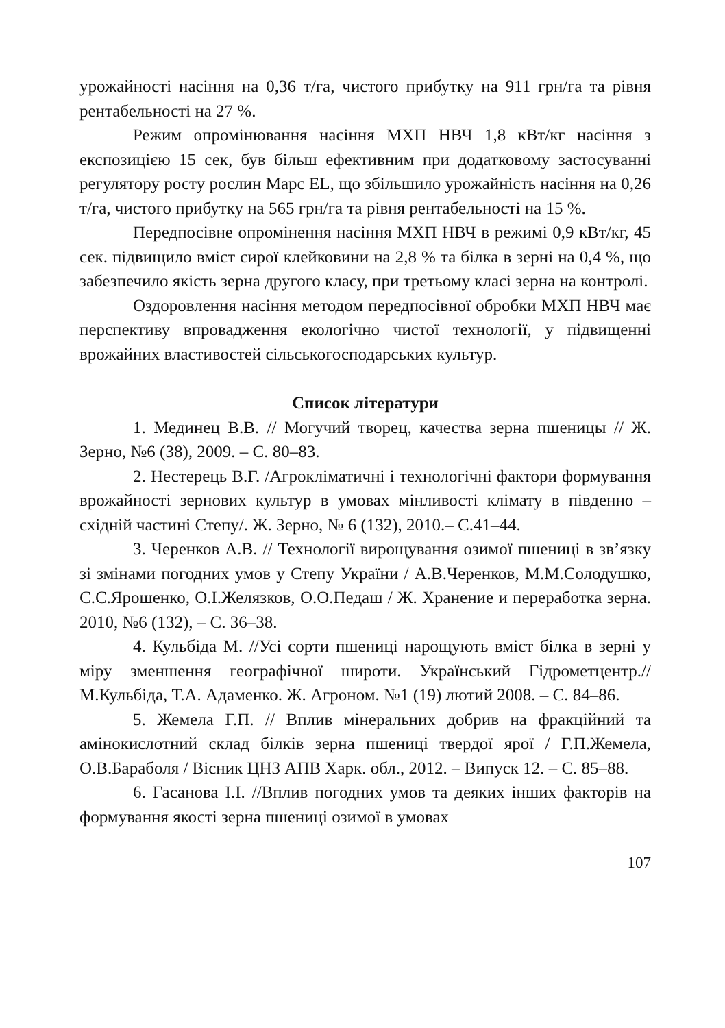урожайності насіння на 0,36 т/га, чистого прибутку на 911 грн/га та рівня рентабельності на 27 %.
Режим опромінювання насіння МХП НВЧ 1,8 кВт/кг насіння з експозицією 15 сек, був більш ефективним при додатковому застосуванні регулятору росту рослин Марс EL, що збільшило урожайність насіння на 0,26 т/га, чистого прибутку на 565 грн/га та рівня рентабельності на 15 %.
Передпосівне опромінення насіння МХП НВЧ в режимі 0,9 кВт/кг, 45 сек. підвищило вміст сирої клейковини на 2,8 % та білка в зерні на 0,4 %, що забезпечило якість зерна другого класу, при третьому класі зерна на контролі.
Оздоровлення насіння методом передпосівної обробки МХП НВЧ має перспективу впровадження екологічно чистої технології, у підвищенні врожайних властивостей сільськогосподарських культур.
Список літератури
1. Мединец В.В. // Могучий творец, качества зерна пшеницы // Ж. Зерно, №6 (38), 2009. – С. 80–83.
2. Нестерець В.Г. /Агрокліматичні і технологічні фактори формування врожайності зернових культур в умовах мінливості клімату в південно – східній частині Степу/. Ж. Зерно, № 6 (132), 2010.– С.41–44.
3. Черенков А.В. // Технології вирощування озимої пшениці в зв’язку зі змінами погодних умов у Степу України / А.В.Черенков, М.М.Солодушко, С.С.Ярошенко, О.І.Желязков, О.О.Педаш / Ж. Хранение и переработка зерна. 2010, №6 (132), – С. 36–38.
4. Кульбіда М. //Усі сорти пшениці нарощують вміст білка в зерні у міру зменшення географічної широти. Український Гідрометцентр.// М.Кульбіда, Т.А. Адаменко. Ж. Агроном. №1 (19) лютий 2008. – С. 84–86.
5. Жемела Г.П. // Вплив мінеральних добрив на фракційний та амінокислотний склад білків зерна пшениці твердої ярої / Г.П.Жемела, О.В.Бараболя / Вісник ЦНЗ АПВ Харк. обл., 2012. – Випуск 12. – С. 85–88.
6. Гасанова І.І. //Вплив погодних умов та деяких інших факторів на формування якості зерна пшениці озимої в умовах
107